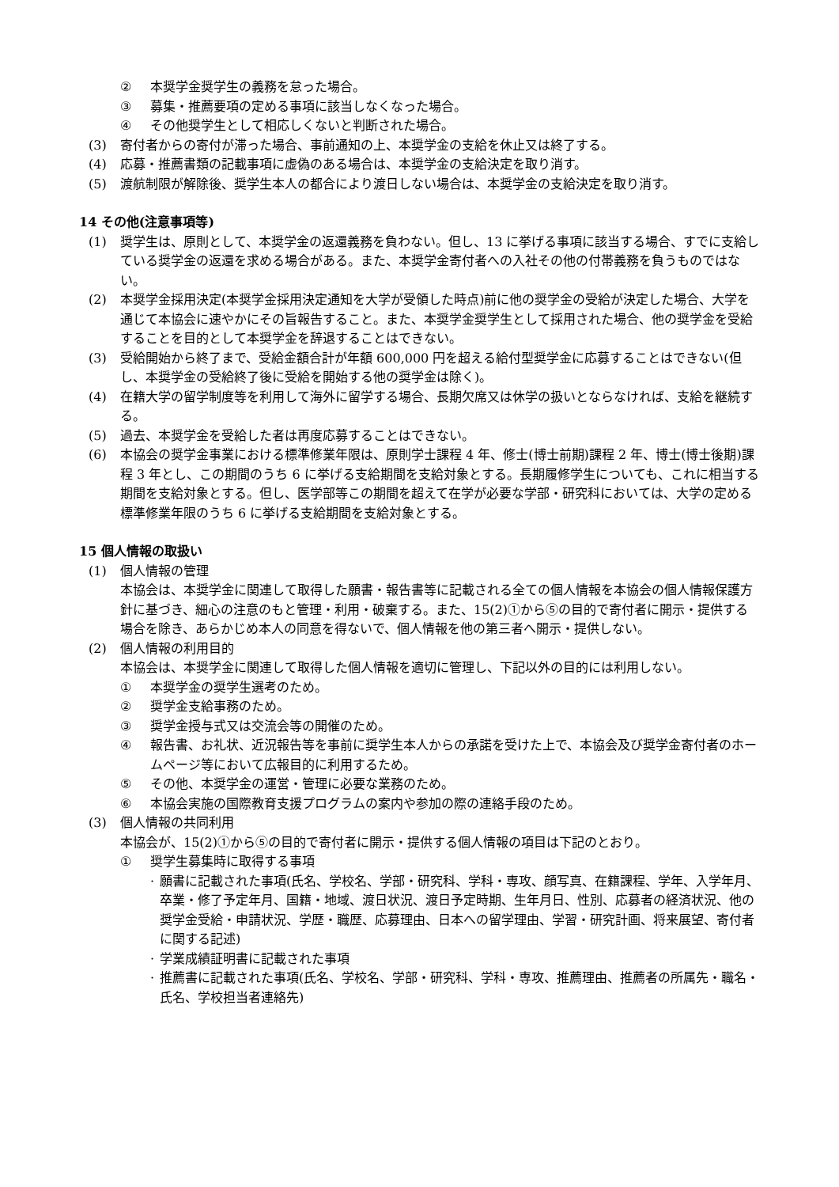② 本奨学金奨学生の義務を怠った場合。
③ 募集・推薦要項の定める事項に該当しなくなった場合。
④ その他奨学生として相応しくないと判断された場合。
(3) 寄付者からの寄付が滞った場合、事前通知の上、本奨学金の支給を休止又は終了する。
(4) 応募・推薦書類の記載事項に虚偽のある場合は、本奨学金の支給決定を取り消す。
(5) 渡航制限が解除後、奨学生本人の都合により渡日しない場合は、本奨学金の支給決定を取り消す。
14 その他(注意事項等)
(1) 奨学生は、原則として、本奨学金の返還義務を負わない。但し、13 に挙げる事項に該当する場合、すでに支給している奨学金の返還を求める場合がある。また、本奨学金寄付者への入社その他の付帯義務を負うものではない。
(2) 本奨学金採用決定(本奨学金採用決定通知を大学が受領した時点)前に他の奨学金の受給が決定した場合、大学を通じて本協会に速やかにその旨報告すること。また、本奨学金奨学生として採用された場合、他の奨学金を受給することを目的として本奨学金を辞退することはできない。
(3) 受給開始から終了まで、受給金額合計が年額 600,000 円を超える給付型奨学金に応募することはできない(但し、本奨学金の受給終了後に受給を開始する他の奨学金は除く)。
(4) 在籍大学の留学制度等を利用して海外に留学する場合、長期欠席又は休学の扱いとならなければ、支給を継続する。
(5) 過去、本奨学金を受給した者は再度応募することはできない。
(6) 本協会の奨学金事業における標準修業年限は、原則学士課程 4 年、修士(博士前期)課程 2 年、博士(博士後期)課程 3 年とし、この期間のうち 6 に挙げる支給期間を支給対象とする。長期履修学生についても、これに相当する期間を支給対象とする。但し、医学部等この期間を超えて在学が必要な学部・研究科においては、大学の定める標準修業年限のうち 6 に挙げる支給期間を支給対象とする。
15 個人情報の取扱い
(1) 個人情報の管理
本協会は、本奨学金に関連して取得した願書・報告書等に記載される全ての個人情報を本協会の個人情報保護方針に基づき、細心の注意のもと管理・利用・破棄する。また、15(2)①から⑤の目的で寄付者に開示・提供する場合を除き、あらかじめ本人の同意を得ないで、個人情報を他の第三者へ開示・提供しない。
(2) 個人情報の利用目的
本協会は、本奨学金に関連して取得した個人情報を適切に管理し、下記以外の目的には利用しない。
① 本奨学金の奨学生選考のため。
② 奨学金支給事務のため。
③ 奨学金授与式又は交流会等の開催のため。
④ 報告書、お礼状、近況報告等を事前に奨学生本人からの承諾を受けた上で、本協会及び奨学金寄付者のホームページ等において広報目的に利用するため。
⑤ その他、本奨学金の運営・管理に必要な業務のため。
⑥ 本協会実施の国際教育支援プログラムの案内や参加の際の連絡手段のため。
(3) 個人情報の共同利用
本協会が、15(2)①から⑤の目的で寄付者に開示・提供する個人情報の項目は下記のとおり。
① 奨学生募集時に取得する事項
· 願書に記載された事項(氏名、学校名、学部・研究科、学科・専攻、顔写真、在籍課程、学年、入学年月、卒業・修了予定年月、国籍・地域、渡日状況、渡日予定時期、生年月日、性別、応募者の経済状況、他の奨学金受給・申請状況、学歴・職歴、応募理由、日本への留学理由、学習・研究計画、将来展望、寄付者に関する記述)
· 学業成績証明書に記載された事項
· 推薦書に記載された事項(氏名、学校名、学部・研究科、学科・専攻、推薦理由、推薦者の所属先・職名・氏名、学校担当者連絡先)